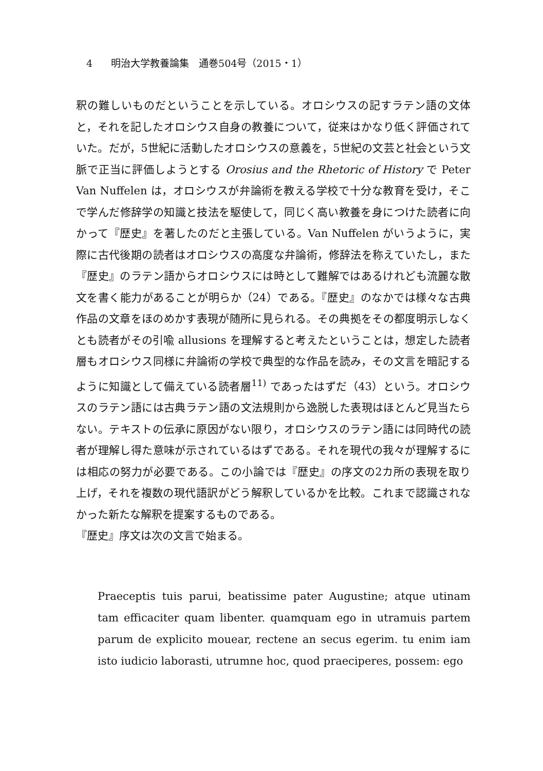4 明治大学教養論集　通巻504号（2015・1）
釈の難しいものだということを示している。オロシウスの記すラテン語の文体と，それを記したオロシウス自身の教養について，従来はかなり低く評価されていた。だが，5世紀に活動したオロシウスの意義を，5世紀の文芸と社会という文脈で正当に評価しようとする Orosius and the Rhetoric of History で Peter Van Nuffelen は，オロシウスが弁論術を教える学校で十分な教育を受け，そこで学んだ修辞学の知識と技法を駆使して，同じく高い教養を身につけた読者に向かって『歴史』を著したのだと主張している。Van Nuffelen がいうように，実際に古代後期の読者はオロシウスの高度な弁論術，修辞法を称えていたし，また『歴史』のラテン語からオロシウスには時として難解ではあるけれども流麗な散文を書く能力があることが明らか（24）である。『歴史』のなかでは様々な古典作品の文章をほのめかす表現が随所に見られる。その典拠をその都度明示しなくとも読者がその引喩 allusions を理解すると考えたということは，想定した読者層もオロシウス同様に弁論術の学校で典型的な作品を読み，その文言を暗記するように知識として備えている読者層<sup>11)</sup> であったはずだ（43）という。オロシウスのラテン語には古典ラテン語の文法規則から逸脱した表現はほとんど見当たらない。テキストの伝承に原因がない限り，オロシウスのラテン語には同時代の読者が理解し得た意味が示されているはずである。それを現代の我々が理解するには相応の努力が必要である。この小論では『歴史』の序文の2カ所の表現を取り上げ，それを複数の現代語訳がどう解釈しているかを比較。これまで認識されなかった新たな解釈を提案するものである。
『歴史』序文は次の文言で始まる。
Praeceptis tuis parui, beatissime pater Augustine; atque utinam tam efficaciter quam libenter. quamquam ego in utramuis partem parum de explicito mouear, rectene an secus egerim. tu enim iam isto iudicio laborasti, utrumne hoc, quod praeciperes, possem: ego